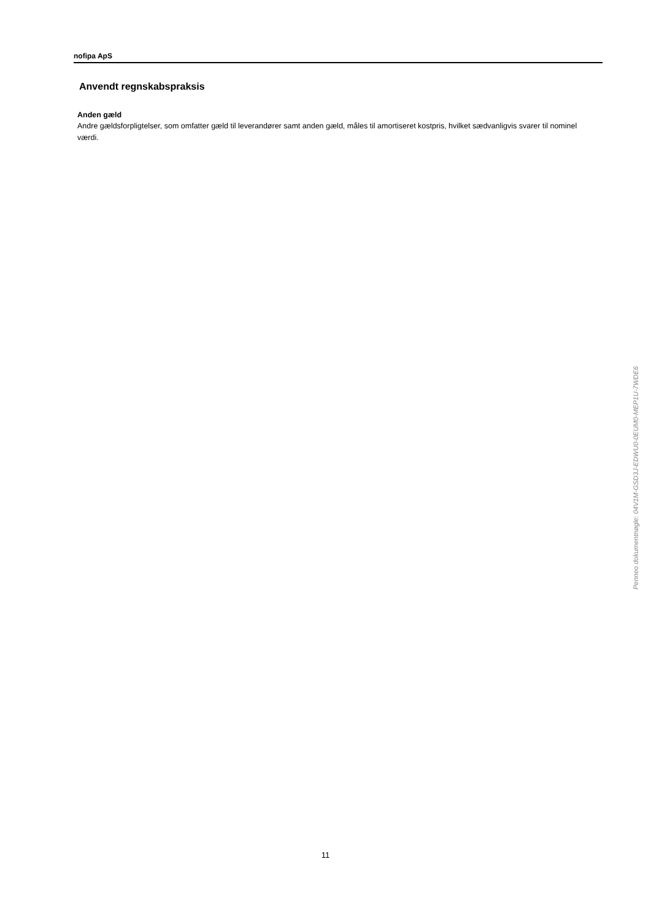nofipa ApS
Anvendt regnskabspraksis
Anden gæld
Andre gældsforpligtelser, som omfatter gæld til leverandører samt anden gæld, måles til amortiseret kostpris, hvilket sædvanligvis svarer til nominel værdi.
Penneo dokumentnøgle: 04V1M-GSD3J-EDWU0-0EUM0-MEP1U-7WDE6
11